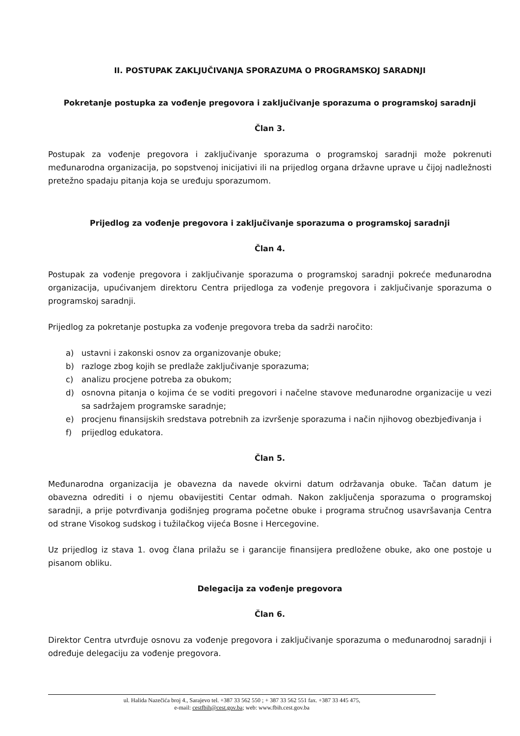II. POSTUPAK ZAKLJUČIVANJA SPORAZUMA O PROGRAMSKOJ SARADNJI
Pokretanje postupka za vođenje pregovora i zaključivanje sporazuma o programskoj saradnji
Član 3.
Postupak za vođenje pregovora i zaključivanje sporazuma o programskoj saradnji može pokrenuti međunarodna organizacija, po sopstvenoj inicijativi ili na prijedlog organa državne uprave u čijoj nadležnosti pretežno spadaju pitanja koja se uređuju sporazumom.
Prijedlog za vođenje pregovora i zaključivanje sporazuma o programskoj saradnji
Član 4.
Postupak za vođenje pregovora i zaključivanje sporazuma o programskoj saradnji pokreće međunarodna organizacija, upućivanjem direktoru Centra prijedloga za vođenje pregovora i zaključivanje sporazuma o programskoj saradnji.
Prijedlog za pokretanje postupka za vođenje pregovora treba da sadrži naročito:
a) ustavni i zakonski osnov za organizovanje obuke;
b) razloge zbog kojih se predlaže zaključivanje sporazuma;
c) analizu procjene potreba za obukom;
d) osnovna pitanja o kojima će se voditi pregovori i načelne stavove međunarodne organizacije u vezi sa sadržajem programske saradnje;
e) procjenu finansijskih sredstava potrebnih za izvršenje sporazuma i način njihovog obezbjeđivanja i
f) prijedlog edukatora.
Član 5.
Međunarodna organizacija je obavezna da navede okvirni datum održavanja obuke. Tačan datum je obavezna odrediti i o njemu obavijestiti Centar odmah. Nakon zaključenja sporazuma o programskoj saradnji, a prije potvrđivanja godišnjeg programa početne obuke i programa stručnog usavršavanja Centra od strane Visokog sudskog i tužilačkog vijeća Bosne i Hercegovine.
Uz prijedlog iz stava 1. ovog člana prilažu se i garancije finansijera predložene obuke, ako one postoje u pisanom obliku.
Delegacija za vođenje pregovora
Član 6.
Direktor Centra utvrđuje osnovu za vođenje pregovora i zaključivanje sporazuma o međunarodnoj saradnji i određuje delegaciju za vođenje pregovora.
ul. Halida Nazečića broj 4., Sarajevo tel. +387 33 562 550 ; + 387 33 562 551 fax. +387 33 445 475,
e-mail: cestfbih@cest.gov.ba; web: www.fbih.cest.gov.ba